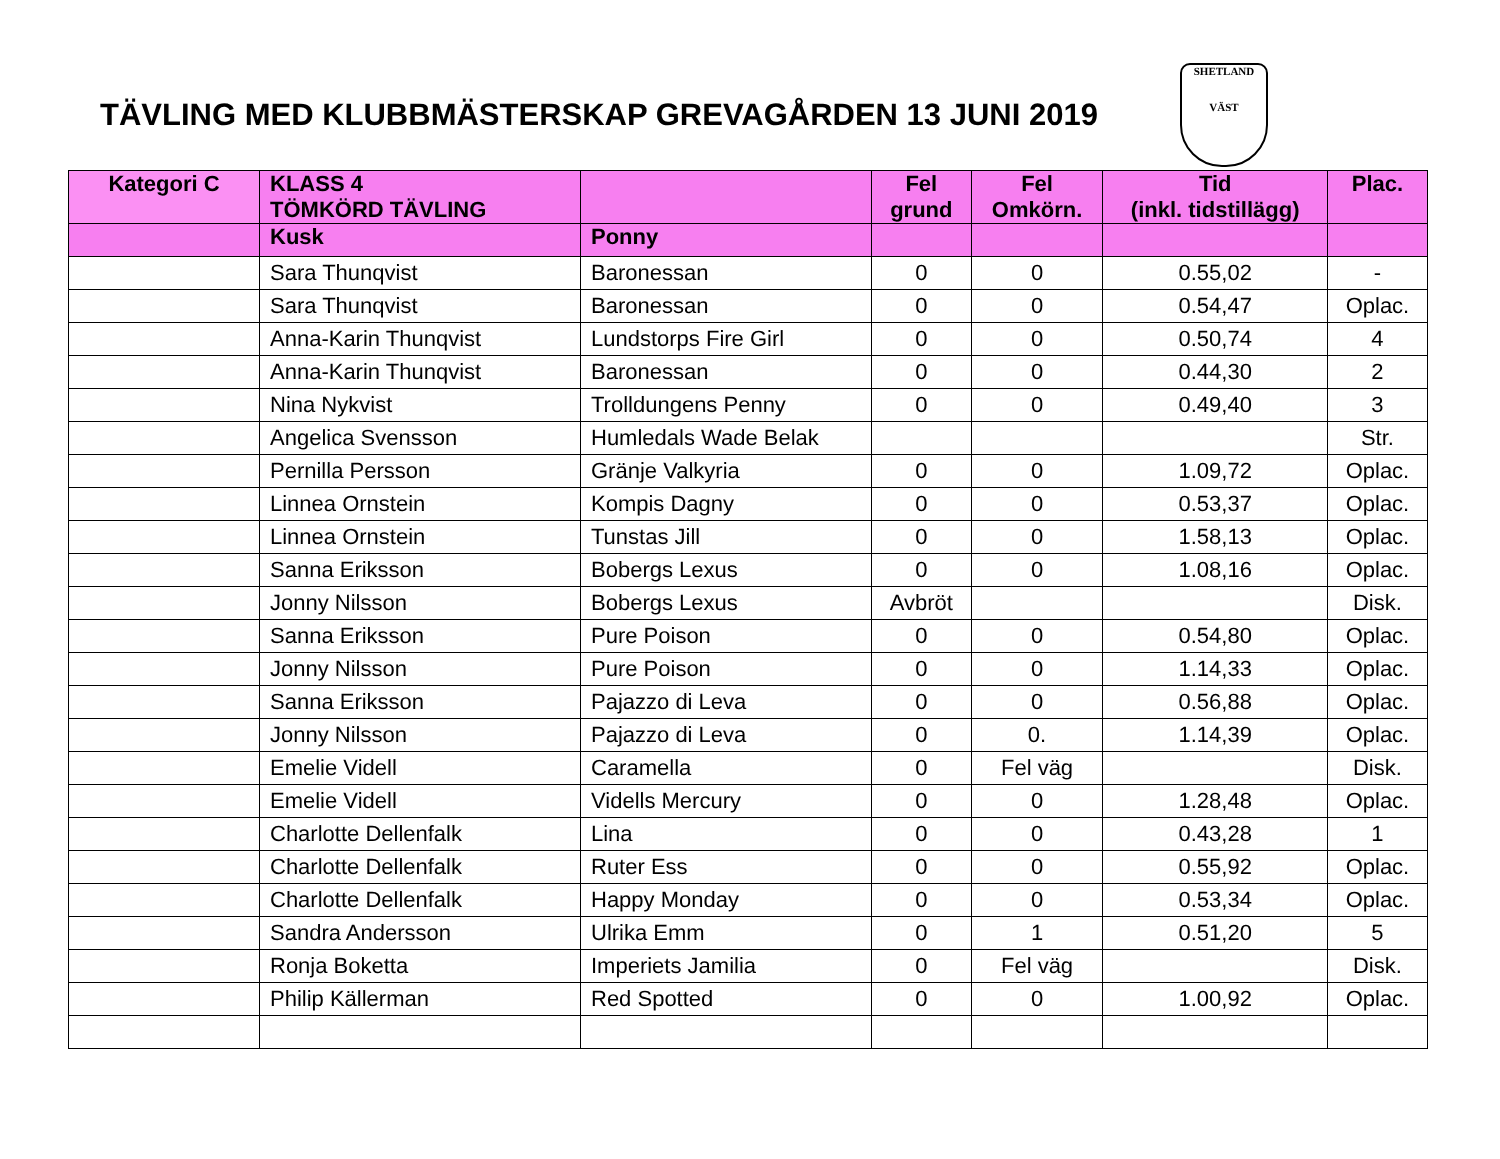TÄVLING MED KLUBBMÄSTERSKAP GREVAGÅRDEN 13 JUNI 2019
SHETLAND
VÄST
| Kategori C | KLASS 4 TÖMKÖRD TÄVLING | | Fel grund | Fel Omkörn. | Tid (inkl. tidstillägg) | Plac. |
| --- | --- | --- | --- | --- | --- | --- |
| | Kusk | Ponny | | | | |
| | Sara Thunqvist | Baronessan | 0 | 0 | 0.55,02 | - |
| | Sara Thunqvist | Baronessan | 0 | 0 | 0.54,47 | Oplac. |
| | Anna-Karin Thunqvist | Lundstorps Fire Girl | 0 | 0 | 0.50,74 | 4 |
| | Anna-Karin Thunqvist | Baronessan | 0 | 0 | 0.44,30 | 2 |
| | Nina Nykvist | Trolldungens Penny | 0 | 0 | 0.49,40 | 3 |
| | Angelica Svensson | Humledals Wade Belak | | | | Str. |
| | Pernilla Persson | Gränje Valkyria | 0 | 0 | 1.09,72 | Oplac. |
| | Linnea Ornstein | Kompis Dagny | 0 | 0 | 0.53,37 | Oplac. |
| | Linnea Ornstein | Tunstas Jill | 0 | 0 | 1.58,13 | Oplac. |
| | Sanna Eriksson | Bobergs Lexus | 0 | 0 | 1.08,16 | Oplac. |
| | Jonny Nilsson | Bobergs Lexus | Avbröt | | | Disk. |
| | Sanna Eriksson | Pure Poison | 0 | 0 | 0.54,80 | Oplac. |
| | Jonny Nilsson | Pure Poison | 0 | 0 | 1.14,33 | Oplac. |
| | Sanna Eriksson | Pajazzo di Leva | 0 | 0 | 0.56,88 | Oplac. |
| | Jonny Nilsson | Pajazzo di Leva | 0 | 0. | 1.14,39 | Oplac. |
| | Emelie Videll | Caramella | 0 | Fel väg | | Disk. |
| | Emelie Videll | Vidells Mercury | 0 | 0 | 1.28,48 | Oplac. |
| | Charlotte Dellenfalk | Lina | 0 | 0 | 0.43,28 | 1 |
| | Charlotte Dellenfalk | Ruter Ess | 0 | 0 | 0.55,92 | Oplac. |
| | Charlotte Dellenfalk | Happy Monday | 0 | 0 | 0.53,34 | Oplac. |
| | Sandra Andersson | Ulrika Emm | 0 | 1 | 0.51,20 | 5 |
| | Ronja Boketta | Imperiets Jamilia | 0 | Fel väg | | Disk. |
| | Philip Källerman | Red Spotted | 0 | 0 | 1.00,92 | Oplac. |